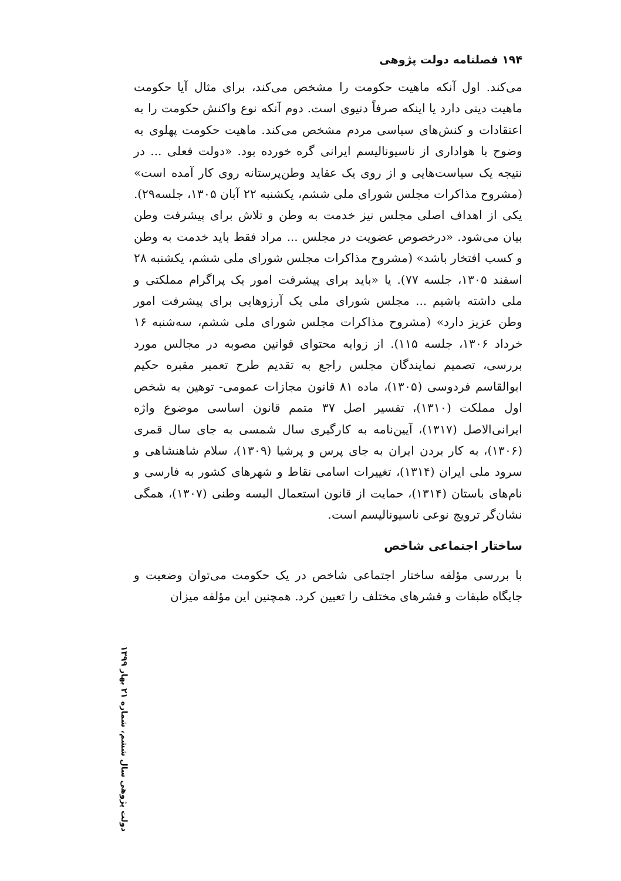۱۹۴ فصلنامه دولت پژوهی
می‌کند. اول آنکه ماهیت حکومت را مشخص می‌کند، برای مثال آیا حکومت ماهیت دینی دارد یا اینکه صرفاً دنیوی است. دوم آنکه نوع واکنش حکومت را به اعتقادات و کنش‌های سیاسی مردم مشخص می‌کند. ماهیت حکومت پهلوی به وضوح با هواداری از ناسیونالیسم ایرانی گره خورده بود. «دولت فعلی ... در نتیجه یک سیاست‌هایی و از روی یک عقاید وطن‌پرستانه روی کار آمده است» (مشروح مذاکرات مجلس شورای ملی ششم، یکشنبه ۲۲ آبان ۱۳۰۵، جلسه۲۹). یکی از اهداف اصلی مجلس نیز خدمت به وطن و تلاش برای پیشرفت وطن بیان می‌شود. «درخصوص عضویت در مجلس ... مراد فقط باید خدمت به وطن و کسب افتخار باشد» (مشروح مذاکرات مجلس شورای ملی ششم، یکشنبه ۲۸ اسفند ۱۳۰۵، جلسه ۷۷). یا «باید برای پیشرفت امور یک پراگرام مملکتی و ملی داشته باشیم ... مجلس شورای ملی یک آرزوهایی برای پیشرفت امور وطن عزیز دارد» (مشروح مذاکرات مجلس شورای ملی ششم، سه‌شنبه ۱۶ خرداد ۱۳۰۶، جلسه ۱۱۵). از زوایه محتوای قوانین مصوبه در مجالس مورد بررسی، تصمیم نمایندگان مجلس راجع به تقدیم طرح تعمیر مقبره حکیم ابوالقاسم فردوسی (۱۳۰۵)، ماده ۸۱ قانون مجازات عمومی- توهین به شخص اول مملکت (۱۳۱۰)، تفسیر اصل ۳۷ متمم قانون اساسی موضوع واژه ایرانی‌الاصل (۱۳۱۷)، آیین‌نامه به کارگیری سال شمسی به جای سال قمری (۱۳۰۶)، به کار بردن ایران به جای پرس و پرشیا (۱۳۰۹)، سلام شاهنشاهی و سرود ملی ایران (۱۳۱۴)، تغییرات اسامی نقاط و شهرهای کشور به فارسی و نام‌های باستان (۱۳۱۴)، حمایت از قانون استعمال البسه وطنی (۱۳۰۷)، همگی نشان‌گر ترویج نوعی ناسیونالیسم است.
ساختار اجتماعی شاخص
با بررسی مؤلفه ساختار اجتماعی شاخص در یک حکومت می‌توان وضعیت و جایگاه طبقات و قشرهای مختلف را تعیین کرد. همچنین این مؤلفه میزان
دولت پژوهی سال ششم، شماره ۲۱ بهار ۱۳۹۹